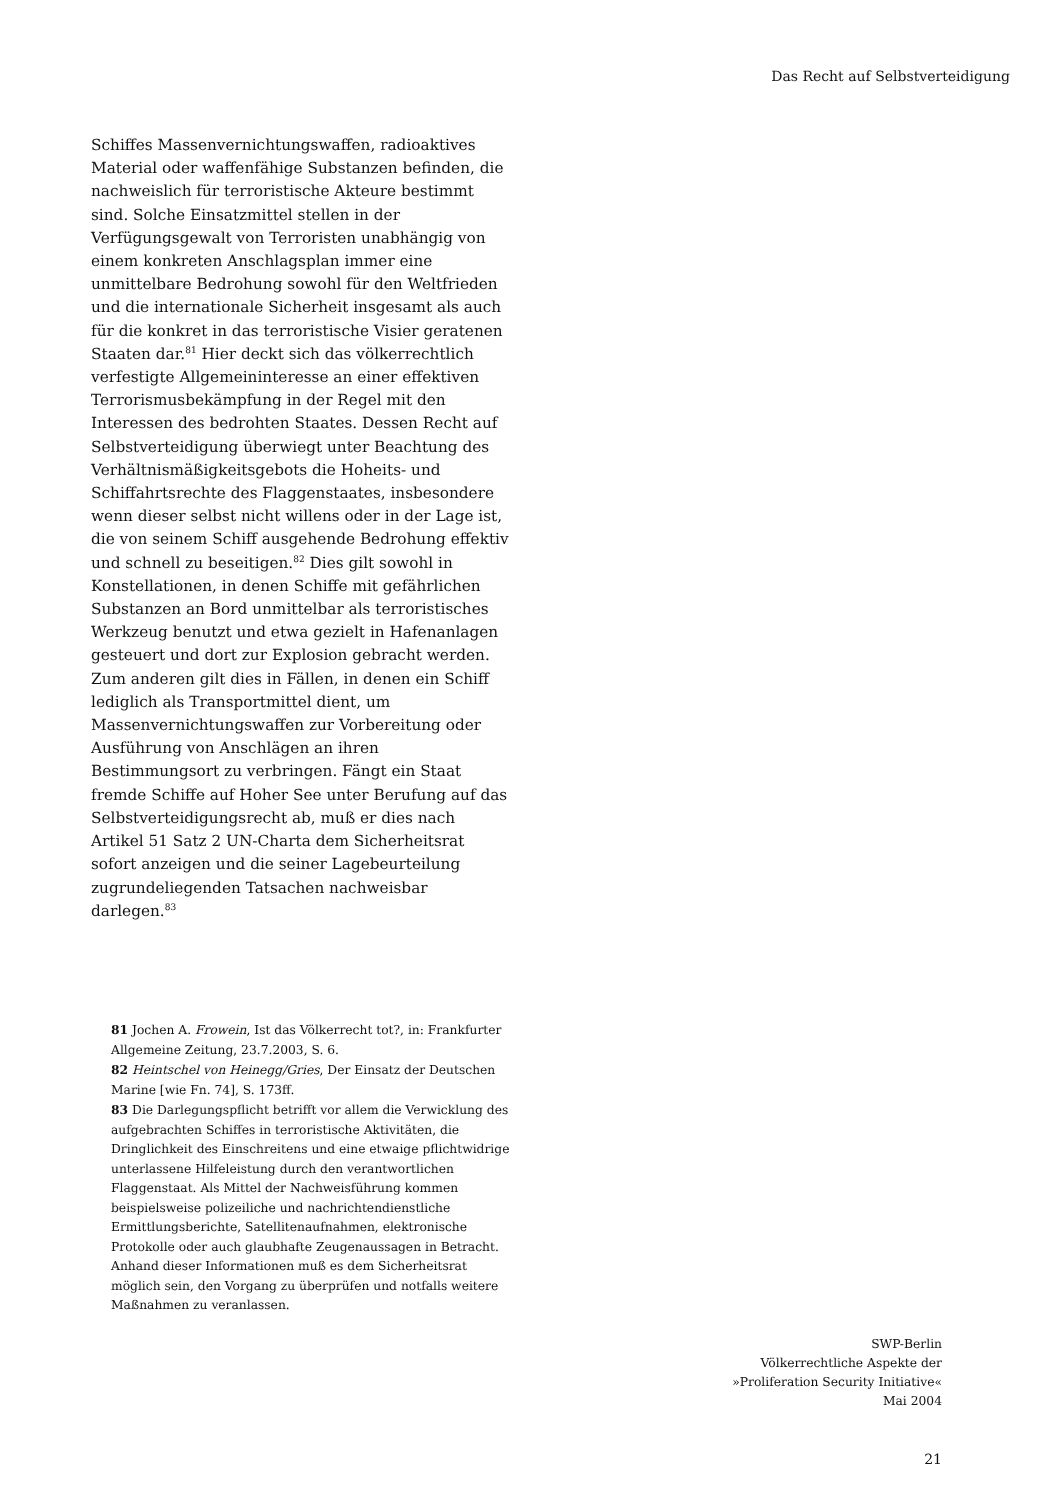Das Recht auf Selbstverteidigung
Schiffes Massenvernichtungswaffen, radioaktives Material oder waffenfähige Substanzen befinden, die nachweislich für terroristische Akteure bestimmt sind. Solche Einsatzmittel stellen in der Verfügungsgewalt von Terroristen unabhängig von einem konkreten Anschlagsplan immer eine unmittelbare Bedrohung sowohl für den Weltfrieden und die internationale Sicherheit insgesamt als auch für die konkret in das terroristische Visier geratenen Staaten dar.<sup>81</sup> Hier deckt sich das völkerrechtlich verfestigte Allgemeininteresse an einer effektiven Terrorismusbekämpfung in der Regel mit den Interessen des bedrohten Staates. Dessen Recht auf Selbstverteidigung überwiegt unter Beachtung des Verhältnismäßigkeitsgebots die Hoheits- und Schiffahrtsrechte des Flaggenstaates, insbesondere wenn dieser selbst nicht willens oder in der Lage ist, die von seinem Schiff ausgehende Bedrohung effektiv und schnell zu beseitigen.<sup>82</sup> Dies gilt sowohl in Konstellationen, in denen Schiffe mit gefährlichen Substanzen an Bord unmittelbar als terroristisches Werkzeug benutzt und etwa gezielt in Hafenanlagen gesteuert und dort zur Explosion gebracht werden. Zum anderen gilt dies in Fällen, in denen ein Schiff lediglich als Transportmittel dient, um Massenvernichtungswaffen zur Vorbereitung oder Ausführung von Anschlägen an ihren Bestimmungsort zu verbringen. Fängt ein Staat fremde Schiffe auf Hoher See unter Berufung auf das Selbstverteidigungsrecht ab, muß er dies nach Artikel 51 Satz 2 UN-Charta dem Sicherheitsrat sofort anzeigen und die seiner Lagebeurteilung zugrundeliegenden Tatsachen nachweisbar darlegen.<sup>83</sup>
81 Jochen A. Frowein, Ist das Völkerrecht tot?, in: Frankfurter Allgemeine Zeitung, 23.7.2003, S. 6.
82 Heintschel von Heinegg/Gries, Der Einsatz der Deutschen Marine [wie Fn. 74], S. 173ff.
83 Die Darlegungspflicht betrifft vor allem die Verwicklung des aufgebrachten Schiffes in terroristische Aktivitäten, die Dringlichkeit des Einschreitens und eine etwaige pflichtwidrige unterlassene Hilfeleistung durch den verantwortlichen Flaggenstaat. Als Mittel der Nachweisführung kommen beispielsweise polizeiliche und nachrichtendienstliche Ermittlungsberichte, Satellitenaufnahmen, elektronische Protokolle oder auch glaubhafte Zeugenaussagen in Betracht. Anhand dieser Informationen muß es dem Sicherheitsrat möglich sein, den Vorgang zu überprüfen und notfalls weitere Maßnahmen zu veranlassen.
SWP-Berlin
Völkerrechtliche Aspekte der
»Proliferation Security Initiative«
Mai 2004
21